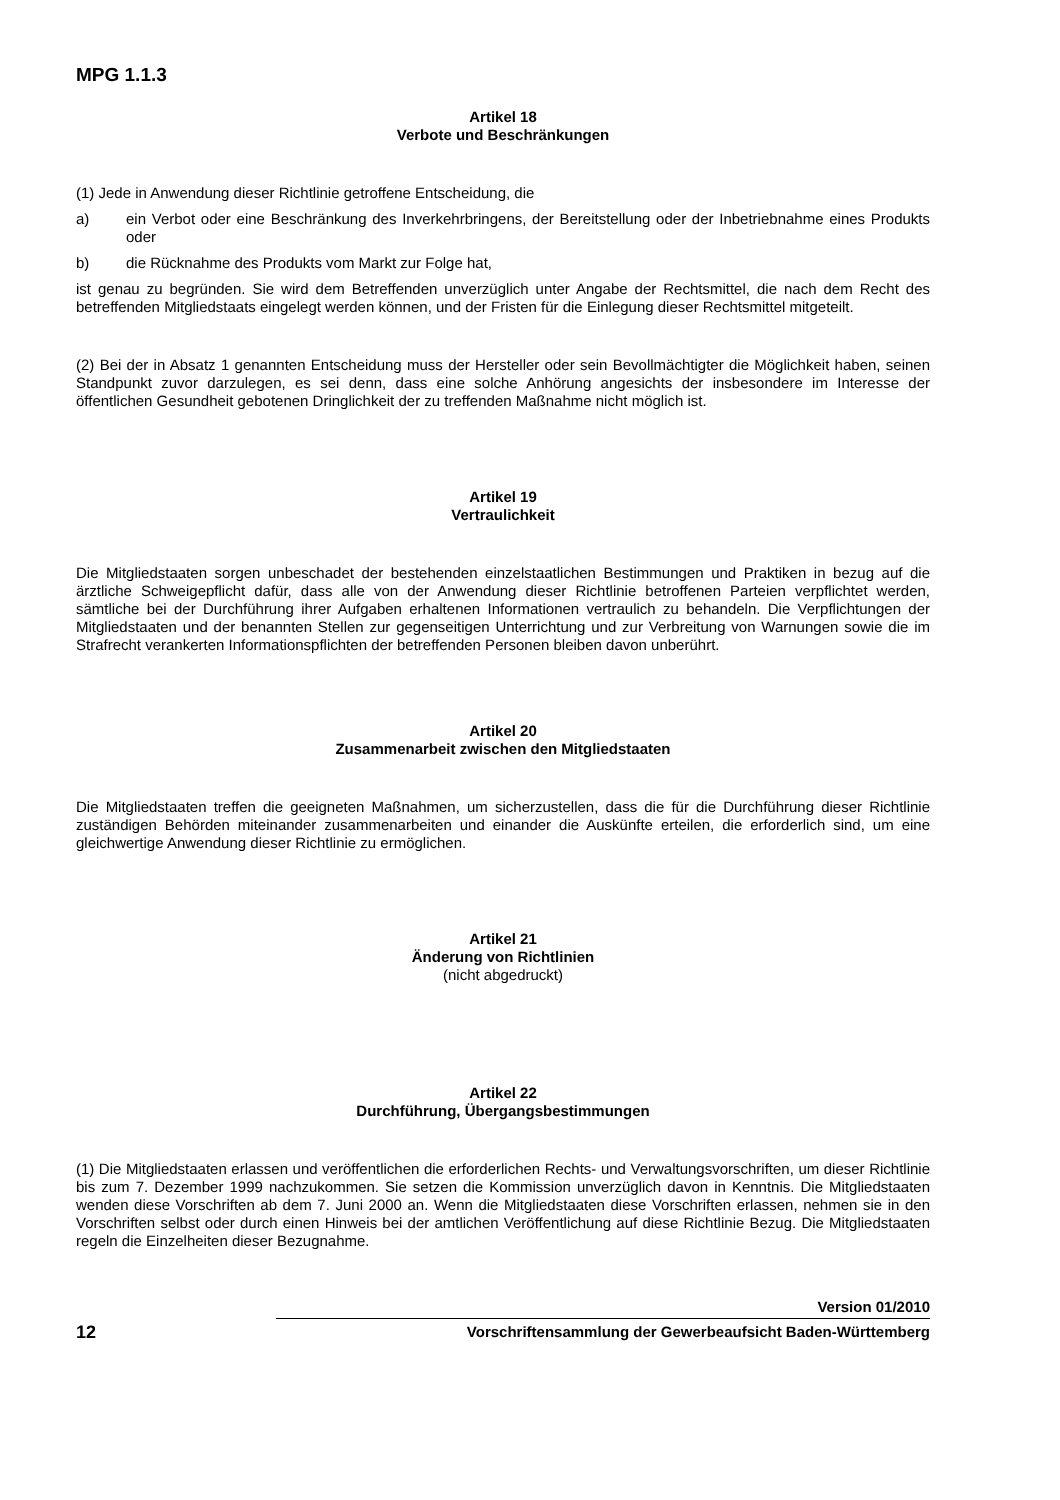MPG 1.1.3
Artikel 18
Verbote und Beschränkungen
(1) Jede in Anwendung dieser Richtlinie getroffene Entscheidung, die
a) ein Verbot oder eine Beschränkung des Inverkehrbringens, der Bereitstellung oder der Inbetriebnahme eines Produkts oder
b) die Rücknahme des Produkts vom Markt zur Folge hat,
ist genau zu begründen. Sie wird dem Betreffenden unverzüglich unter Angabe der Rechtsmittel, die nach dem Recht des betreffenden Mitgliedstaats eingelegt werden können, und der Fristen für die Einlegung dieser Rechtsmittel mitgeteilt.
(2) Bei der in Absatz 1 genannten Entscheidung muss der Hersteller oder sein Bevollmächtigter die Möglichkeit haben, seinen Standpunkt zuvor darzulegen, es sei denn, dass eine solche Anhörung angesichts der insbesondere im Interesse der öffentlichen Gesundheit gebotenen Dringlichkeit der zu treffenden Maßnahme nicht möglich ist.
Artikel 19
Vertraulichkeit
Die Mitgliedstaaten sorgen unbeschadet der bestehenden einzelstaatlichen Bestimmungen und Praktiken in bezug auf die ärztliche Schweigepflicht dafür, dass alle von der Anwendung dieser Richtlinie betroffenen Parteien verpflichtet werden, sämtliche bei der Durchführung ihrer Aufgaben erhaltenen Informationen vertraulich zu behandeln. Die Verpflichtungen der Mitgliedstaaten und der benannten Stellen zur gegenseitigen Unterrichtung und zur Verbreitung von Warnungen sowie die im Strafrecht verankerten Informationspflichten der betreffenden Personen bleiben davon unberührt.
Artikel 20
Zusammenarbeit zwischen den Mitgliedstaaten
Die Mitgliedstaaten treffen die geeigneten Maßnahmen, um sicherzustellen, dass die für die Durchführung dieser Richtlinie zuständigen Behörden miteinander zusammenarbeiten und einander die Auskünfte erteilen, die erforderlich sind, um eine gleichwertige Anwendung dieser Richtlinie zu ermöglichen.
Artikel 21
Änderung von Richtlinien
(nicht abgedruckt)
Artikel 22
Durchführung, Übergangsbestimmungen
(1) Die Mitgliedstaaten erlassen und veröffentlichen die erforderlichen Rechts- und Verwaltungsvorschriften, um dieser Richtlinie bis zum 7. Dezember 1999 nachzukommen. Sie setzen die Kommission unverzüglich davon in Kenntnis. Die Mitgliedstaaten wenden diese Vorschriften ab dem 7. Juni 2000 an. Wenn die Mitgliedstaaten diese Vorschriften erlassen, nehmen sie in den Vorschriften selbst oder durch einen Hinweis bei der amtlichen Veröffentlichung auf diese Richtlinie Bezug. Die Mitgliedstaaten regeln die Einzelheiten dieser Bezugnahme.
Version 01/2010
12
Vorschriftensammlung der Gewerbeaufsicht Baden-Württemberg